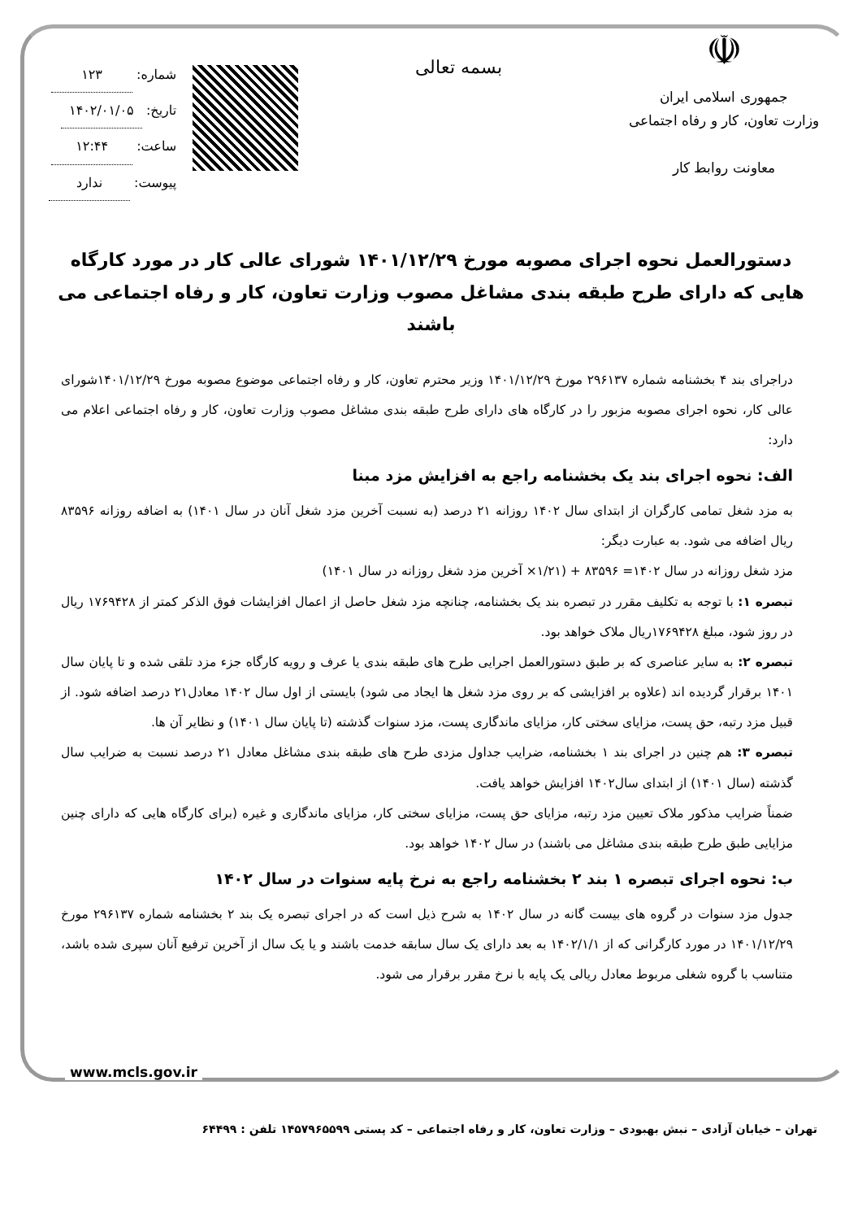☫
جمهوری اسلامی ایران
وزارت تعاون، کار و رفاه اجتماعی
معاونت روابط کار
بسمه تعالی
شماره: ۱۲۳
تاریخ: ۱۴۰۲/۰۱/۰۵
ساعت: ۱۲:۴۴
پیوست: ندارد
دستورالعمل نحوه اجرای مصوبه مورخ ۱۴۰۱/۱۲/۲۹ شورای عالی کار در مورد کارگاه هایی که دارای طرح طبقه بندی مشاغل مصوب وزارت تعاون، کار و رفاه اجتماعی می باشند
دراجرای بند ۴ بخشنامه شماره ۲۹۶۱۳۷ مورخ ۱۴۰۱/۱۲/۲۹ وزیر محترم تعاون، کار و رفاه اجتماعی موضوع مصوبه مورخ ۱۴۰۱/۱۲/۲۹شورای عالی کار، نحوه اجرای مصوبه مزبور را در کارگاه های دارای طرح طبقه بندی مشاغل مصوب وزارت تعاون، کار و رفاه اجتماعی اعلام می دارد:
الف: نحوه اجرای بند یک بخشنامه راجع به افزایش مزد مبنا
به مزد شغل تمامی کارگران از ابتدای سال ۱۴۰۲ روزانه ۲۱ درصد (به نسبت آخرین مزد شغل آنان در سال ۱۴۰۱) به اضافه روزانه ۸۳۵۹۶ ریال اضافه می شود. به عبارت دیگر:
مزد شغل روزانه در سال ۱۴۰۲= ۸۳۵۹۶ + (۱/۲۱× آخرین مزد شغل روزانه در سال ۱۴۰۱)
تبصره ۱: با توجه به تکلیف مقرر در تبصره بند یک بخشنامه، چنانچه مزد شغل حاصل از اعمال افزایشات فوق الذکر کمتر از ۱۷۶۹۴۲۸ ریال در روز شود، مبلغ ۱۷۶۹۴۲۸ریال ملاک خواهد بود.
تبصره ۲: به سایر عناصری که بر طبق دستورالعمل اجرایی طرح های طبقه بندی یا عرف و رویه کارگاه جزء مزد تلقی شده و تا پایان سال ۱۴۰۱ برقرار گردیده اند (علاوه بر افزایشی که بر روی مزد شغل ها ایجاد می شود) بایستی از اول سال ۱۴۰۲ معادل۲۱ درصد اضافه شود. از قبیل مزد رتبه، حق پست، مزایای سختی کار، مزایای ماندگاری پست، مزد سنوات گذشته (تا پایان سال ۱۴۰۱) و نظایر آن ها.
تبصره ۳: هم چنین در اجرای بند ۱ بخشنامه، ضرایب جداول مزدی طرح های طبقه بندی مشاغل معادل ۲۱ درصد نسبت به ضرایب سال گذشته (سال ۱۴۰۱) از ابتدای سال۱۴۰۲ افزایش خواهد یافت.
ضمناً ضرایب مذکور ملاک تعیین مزد رتبه، مزایای حق پست، مزایای سختی کار، مزایای ماندگاری و غیره (برای کارگاه هایی که دارای چنین مزایایی طبق طرح طبقه بندی مشاغل می باشند) در سال ۱۴۰۲ خواهد بود.
ب: نحوه اجرای تبصره ۱ بند ۲ بخشنامه راجع به نرخ پایه سنوات در سال ۱۴۰۲
جدول مزد سنوات در گروه های بیست گانه در سال ۱۴۰۲ به شرح ذیل است که در اجرای تبصره یک بند ۲ بخشنامه شماره ۲۹۶۱۳۷ مورخ ۱۴۰۱/۱۲/۲۹ در مورد کارگرانی که از ۱۴۰۲/۱/۱ به بعد دارای یک سال سابقه خدمت باشند و یا یک سال از آخرین ترفیع آنان سپری شده باشد، متناسب با گروه شغلی مربوط معادل ریالی یک پایه با نرخ مقرر برقرار می شود.
www.mcls.gov.ir
تهران – خیابان آزادی – نبش بهبودی – وزارت تعاون، کار و رفاه اجتماعی – کد پستی ۱۴۵۷۹۶۵۵۹۹ تلفن : ۶۴۴۹۹